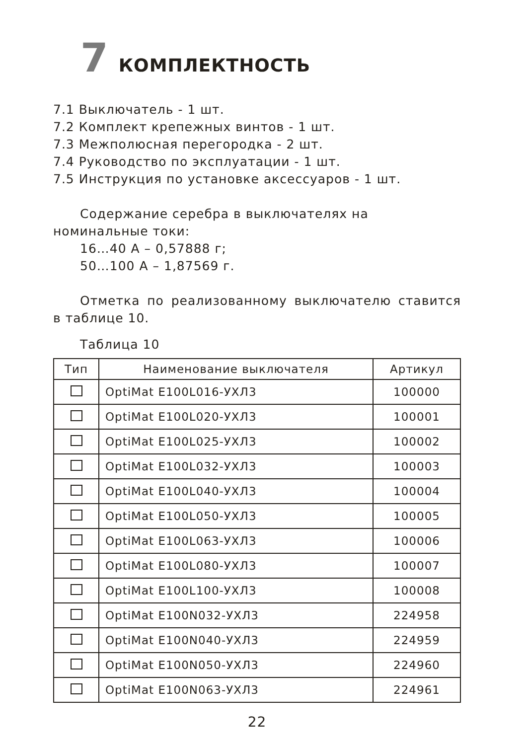7 КОМПЛЕКТНОСТЬ
7.1 Выключатель - 1 шт.
7.2 Комплект крепежных винтов - 1 шт.
7.3 Межполюсная перегородка - 2 шт.
7.4 Руководство по эксплуатации - 1 шт.
7.5 Инструкция по установке аксессуаров - 1 шт.
Содержание серебра в выключателях на номинальные токи:
16…40 А – 0,57888 г;
50…100 А – 1,87569 г.
Отметка по реализованному выключателю ставится в таблице 10.
Таблица 10
| Тип | Наименование выключателя | Артикул |
| --- | --- | --- |
| | OptiMat E100L016-УХЛ3 | 100000 |
| | OptiMat E100L020-УХЛ3 | 100001 |
| | OptiMat E100L025-УХЛ3 | 100002 |
| | OptiMat E100L032-УХЛ3 | 100003 |
| | OptiMat E100L040-УХЛ3 | 100004 |
| | OptiMat E100L050-УХЛ3 | 100005 |
| | OptiMat E100L063-УХЛ3 | 100006 |
| | OptiMat E100L080-УХЛ3 | 100007 |
| | OptiMat E100L100-УХЛ3 | 100008 |
| | OptiMat E100N032-УХЛ3 | 224958 |
| | OptiMat E100N040-УХЛ3 | 224959 |
| | OptiMat E100N050-УХЛ3 | 224960 |
| | OptiMat E100N063-УХЛ3 | 224961 |
22